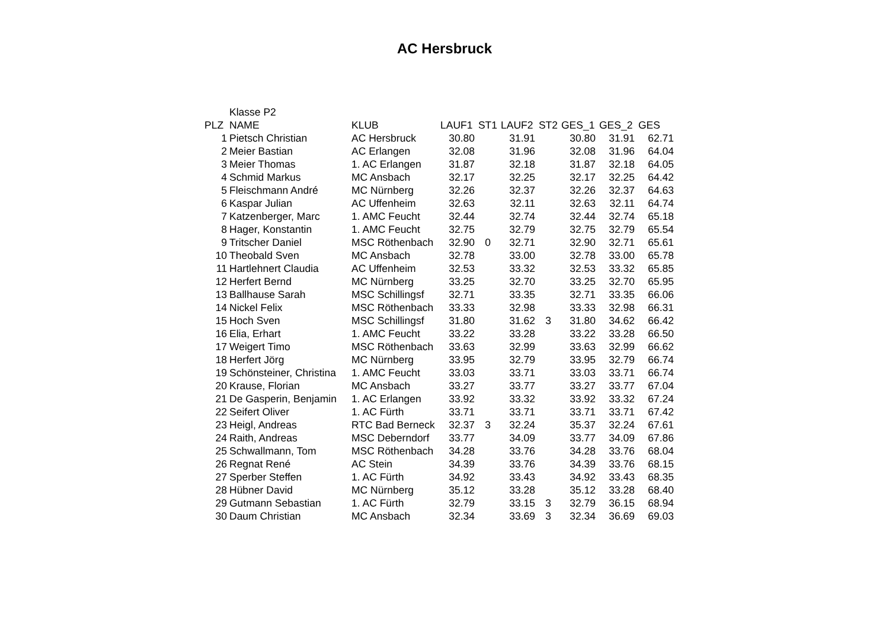AC Hersbruck
| | Klasse P2 | | | | | | | | |
| PLZ | NAME | KLUB | LAUF1 | ST1 | LAUF2 | ST2 | GES_1 | GES_2 | GES |
| 1 | Pietsch Christian | AC Hersbruck | 30.80 | | 31.91 | | 30.80 | 31.91 | 62.71 |
| 2 | Meier Bastian | AC Erlangen | 32.08 | | 31.96 | | 32.08 | 31.96 | 64.04 |
| 3 | Meier Thomas | 1. AC Erlangen | 31.87 | | 32.18 | | 31.87 | 32.18 | 64.05 |
| 4 | Schmid Markus | MC Ansbach | 32.17 | | 32.25 | | 32.17 | 32.25 | 64.42 |
| 5 | Fleischmann André | MC Nürnberg | 32.26 | | 32.37 | | 32.26 | 32.37 | 64.63 |
| 6 | Kaspar Julian | AC Uffenheim | 32.63 | | 32.11 | | 32.63 | 32.11 | 64.74 |
| 7 | Katzenberger, Marc | 1. AMC Feucht | 32.44 | | 32.74 | | 32.44 | 32.74 | 65.18 |
| 8 | Hager, Konstantin | 1. AMC Feucht | 32.75 | | 32.79 | | 32.75 | 32.79 | 65.54 |
| 9 | Tritscher Daniel | MSC Röthenbach | 32.90 | 0 | 32.71 | | 32.90 | 32.71 | 65.61 |
| 10 | Theobald Sven | MC Ansbach | 32.78 | | 33.00 | | 32.78 | 33.00 | 65.78 |
| 11 | Hartlehnert Claudia | AC Uffenheim | 32.53 | | 33.32 | | 32.53 | 33.32 | 65.85 |
| 12 | Herfert Bernd | MC Nürnberg | 33.25 | | 32.70 | | 33.25 | 32.70 | 65.95 |
| 13 | Ballhause Sarah | MSC Schillingsf | 32.71 | | 33.35 | | 32.71 | 33.35 | 66.06 |
| 14 | Nickel Felix | MSC Röthenbach | 33.33 | | 32.98 | | 33.33 | 32.98 | 66.31 |
| 15 | Hoch Sven | MSC Schillingsf | 31.80 | | 31.62 | 3 | 31.80 | 34.62 | 66.42 |
| 16 | Elia, Erhart | 1. AMC Feucht | 33.22 | | 33.28 | | 33.22 | 33.28 | 66.50 |
| 17 | Weigert Timo | MSC Röthenbach | 33.63 | | 32.99 | | 33.63 | 32.99 | 66.62 |
| 18 | Herfert Jörg | MC Nürnberg | 33.95 | | 32.79 | | 33.95 | 32.79 | 66.74 |
| 19 | Schönsteiner, Christina | 1. AMC Feucht | 33.03 | | 33.71 | | 33.03 | 33.71 | 66.74 |
| 20 | Krause, Florian | MC Ansbach | 33.27 | | 33.77 | | 33.27 | 33.77 | 67.04 |
| 21 | De Gasperin, Benjamin | 1. AC Erlangen | 33.92 | | 33.32 | | 33.92 | 33.32 | 67.24 |
| 22 | Seifert Oliver | 1. AC Fürth | 33.71 | | 33.71 | | 33.71 | 33.71 | 67.42 |
| 23 | Heigl, Andreas | RTC Bad Berneck | 32.37 | 3 | 32.24 | | 35.37 | 32.24 | 67.61 |
| 24 | Raith, Andreas | MSC Deberndorf | 33.77 | | 34.09 | | 33.77 | 34.09 | 67.86 |
| 25 | Schwallmann, Tom | MSC Röthenbach | 34.28 | | 33.76 | | 34.28 | 33.76 | 68.04 |
| 26 | Regnat René | AC Stein | 34.39 | | 33.76 | | 34.39 | 33.76 | 68.15 |
| 27 | Sperber Steffen | 1. AC Fürth | 34.92 | | 33.43 | | 34.92 | 33.43 | 68.35 |
| 28 | Hübner David | MC Nürnberg | 35.12 | | 33.28 | | 35.12 | 33.28 | 68.40 |
| 29 | Gutmann Sebastian | 1. AC Fürth | 32.79 | | 33.15 | 3 | 32.79 | 36.15 | 68.94 |
| 30 | Daum Christian | MC Ansbach | 32.34 | | 33.69 | 3 | 32.34 | 36.69 | 69.03 |